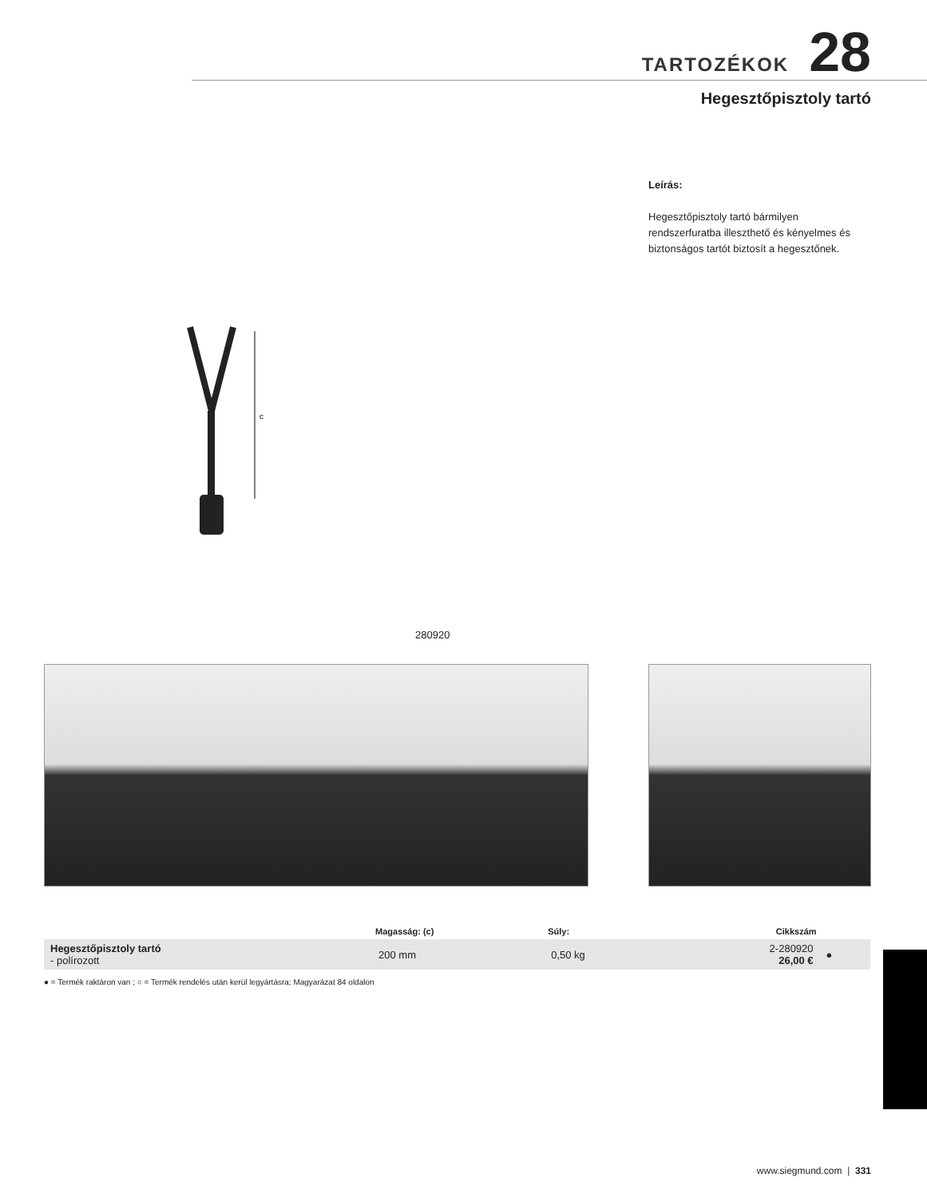TARTOZÉKOK 28
Hegesztőpisztoly tartó
Leírás:
Hegesztőpisztoly tartó bármilyen rendszerfuratba illeszthető és kényelmes és biztonságos tartót biztosít a hegesztőnek.
c
280920
| | Magasság: (c) | Súly: | Cikkszám | |
| --- | --- | --- | --- | --- |
| Hegesztőpisztoly tartó - polírozott | 200 mm | 0,50 kg | 2-280920 26,00 € | ● |
● = Termék raktáron van ; ○ = Termék rendelés után kerül legyártásra; Magyarázat 84 oldalon
www.siegmund.com | 331